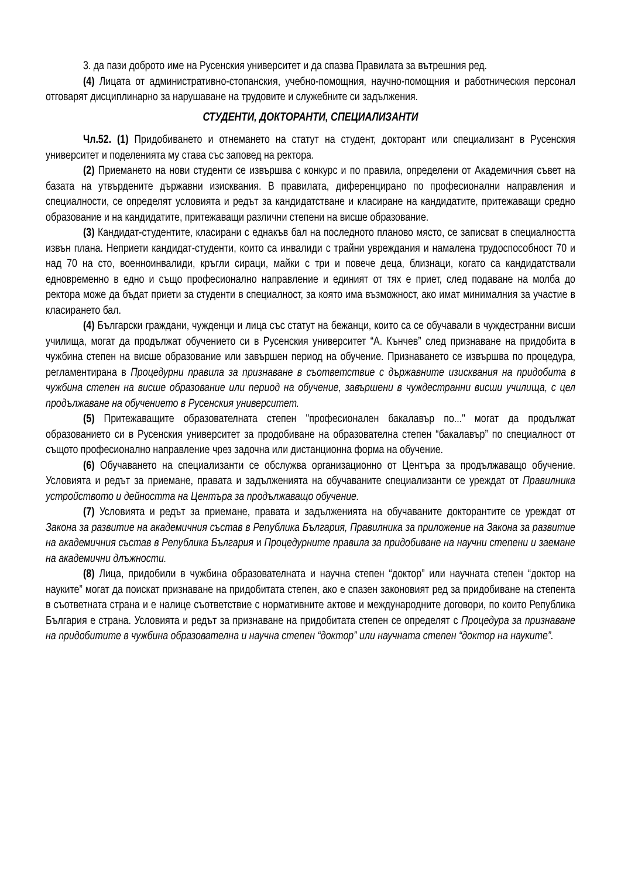3. да пази доброто име на Русенския университет и да спазва Правилата за вътрешния ред.
(4) Лицата от административно-стопанския, учебно-помощния, научно-помощния и работническия персонал отговарят дисциплинарно за нарушаване на трудовите и служебните си задължения.
СТУДЕНТИ, ДОКТОРАНТИ, СПЕЦИАЛИЗАНТИ
Чл.52. (1) Придобиването и отнемането на статут на студент, докторант или специализант в Русенския университет и поделенията му става със заповед на ректора.
(2) Приемането на нови студенти се извършва с конкурс и по правила, определени от Академичния съвет на базата на утвърдените държавни изисквания. В правилата, диференцирано по професионални направления и специалности, се определят условията и редът за кандидатстване и класиране на кандидатите, притежаващи средно образование и на кандидатите, притежаващи различни степени на висше образование.
(3) Кандидат-студентите, класирани с еднакъв бал на последното планово място, се записват в специалността извън плана. Неприети кандидат-студенти, които са инвалиди с трайни увреждания и намалена трудоспособност 70 и над 70 на сто, военноинвалиди, кръгли сираци, майки с три и повече деца, близнаци, когато са кандидатствали едновременно в едно и също професионално направление и единият от тях е приет, след подаване на молба до ректора може да бъдат приети за студенти в специалност, за която има възможност, ако имат минималния за участие в класирането бал.
(4) Български граждани, чужденци и лица със статут на бежанци, които са се обучавали в чуждестранни висши училища, могат да продължат обучението си в Русенския университет “А. Кънчев” след признаване на придобита в чужбина степен на висше образование или завършен период на обучение. Признаването се извършва по процедура, регламентирана в Процедурни правила за признаване в съответствие с държавните изисквания на придобита в чужбина степен на висше образование или период на обучение, завършени в чуждестранни висши училища, с цел продължаване на обучението в Русенския университет.
(5) Притежаващите образователната степен "професионален бакалавър по..." могат да продължат образованието си в Русенския университет за продобиване на образователна степен “бакалавър” по специалност от същото професионално направление чрез задочна или дистанционна форма на обучение.
(6) Обучаването на специализанти се обслужва организационно от Центъра за продължаващо обучение. Условията и редът за приемане, правата и задълженията на обучаваните специализанти се уреждат от Правилника устройството и дейността на Центъра за продължаващо обучение.
(7) Условията и редът за приемане, правата и задълженията на обучаваните докторантите се уреждат от Закона за развитие на академичния състав в Република България, Правилника за приложение на Закона за развитие на академичния състав в Република България и Процедурните правила за придобиване на научни степени и заемане на академични длъжности.
(8) Лица, придобили в чужбина образователната и научна степен “доктор” или научната степен “доктор на науките” могат да поискат признаване на придобитата степен, ако е спазен законовият ред за придобиване на степента в съответната страна и е налице съответствие с нормативните актове и международните договори, по които Република България е страна. Условията и редът за признаване на придобитата степен се определят с Процедура за признаване на придобитите в чужбина образователна и научна степен “доктор” или научната степен “доктор на науките”.